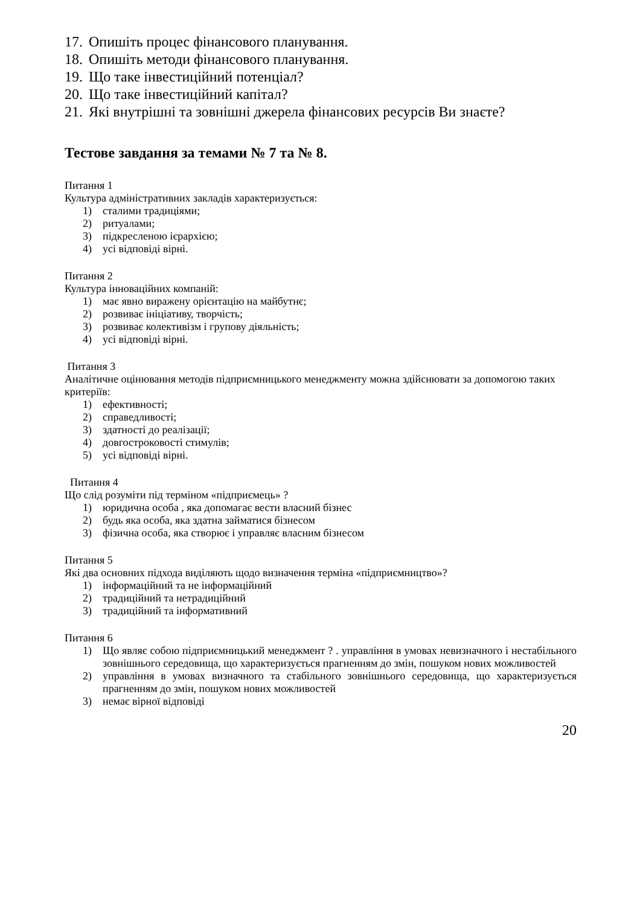17. Опишіть процес фінансового планування.
18. Опишіть методи фінансового планування.
19. Що таке інвестиційний потенціал?
20. Що таке інвестиційний капітал?
21. Які внутрішні та зовнішні джерела фінансових ресурсів Ви знаєте?
Тестове завдання за темами № 7 та № 8.
Питання 1
Культура адміністративних закладів характеризується:
1) сталими традиціями;
2) ритуалами;
3) підкресленою ієрархією;
4) усі відповіді вірні.
Питання 2
Культура інноваційних компаній:
1) має явно виражену орієнтацію на майбутнє;
2) розвиває ініціативу, творчість;
3) розвиває колективізм і групову діяльність;
4) усі відповіді вірні.
Питання 3
Аналітичне оцінювання методів підприємницького менеджменту можна здійснювати за допомогою таких критеріїв:
1) ефективності;
2) справедливості;
3) здатності до реалізації;
4) довгостроковості стимулів;
5) усі відповіді вірні.
Питання 4
Що слід розуміти під терміном «підприємець» ?
1) юридична особа , яка допомагає вести власний бізнес
2) будь яка особа, яка здатна займатися бізнесом
3) фізична особа, яка створює і управляє власним бізнесом
Питання 5
Які два основних підхода виділяють щодо визначення терміна «підприємництво»?
1) інформаційний та не інформаційний
2) традиційний та нетрадиційний
3) традиційний та інформативний
Питання 6
1) Що являє собою підприємницький менеджмент ? . управління в умовах невизначного і нестабільного зовнішнього середовища, що характеризується прагненням до змін, пошуком нових можливостей
2) управління в умовах визначного та стабільного зовнішнього середовища, що характеризується прагненням до змін, пошуком нових можливостей
3) немає вірної відповіді
20